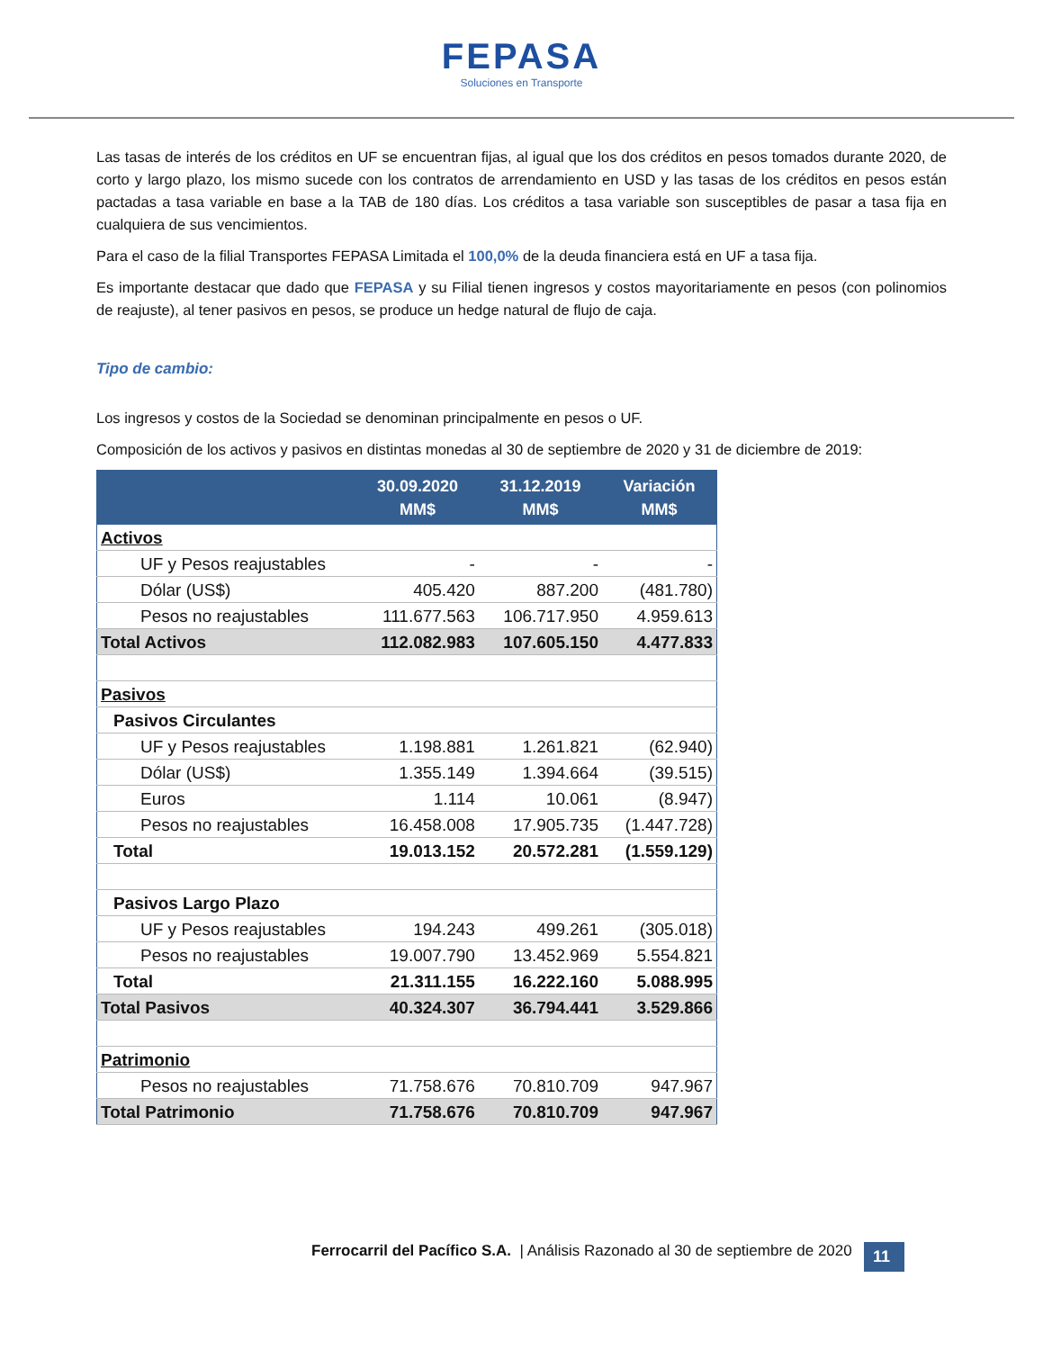FEPASA
Soluciones en Transporte
Las tasas de interés de los créditos en UF se encuentran fijas, al igual que los dos créditos en pesos tomados durante 2020, de corto y largo plazo, los mismo sucede con los contratos de arrendamiento en USD y las tasas de los créditos en pesos están pactadas a tasa variable en base a la TAB de 180 días. Los créditos a tasa variable son susceptibles de pasar a tasa fija en cualquiera de sus vencimientos.
Para el caso de la filial Transportes FEPASA Limitada el 100,0% de la deuda financiera está en UF a tasa fija.
Es importante destacar que dado que FEPASA y su Filial tienen ingresos y costos mayoritariamente en pesos (con polinomios de reajuste), al tener pasivos en pesos, se produce un hedge natural de flujo de caja.
Tipo de cambio:
Los ingresos y costos de la Sociedad se denominan principalmente en pesos o UF.
Composición de los activos y pasivos en distintas monedas al 30 de septiembre de 2020 y 31 de diciembre de 2019:
| | 30.09.2020 MM$ | 31.12.2019 MM$ | Variación MM$ |
| --- | --- | --- | --- |
| Activos | | | |
| UF y Pesos reajustables | - | - | - |
| Dólar (US$) | 405.420 | 887.200 | (481.780) |
| Pesos no reajustables | 111.677.563 | 106.717.950 | 4.959.613 |
| Total Activos | 112.082.983 | 107.605.150 | 4.477.833 |
| Pasivos | | | |
| Pasivos Circulantes | | | |
| UF y Pesos reajustables | 1.198.881 | 1.261.821 | (62.940) |
| Dólar (US$) | 1.355.149 | 1.394.664 | (39.515) |
| Euros | 1.114 | 10.061 | (8.947) |
| Pesos no reajustables | 16.458.008 | 17.905.735 | (1.447.728) |
| Total | 19.013.152 | 20.572.281 | (1.559.129) |
| Pasivos Largo Plazo | | | |
| UF y Pesos reajustables | 194.243 | 499.261 | (305.018) |
| Pesos no reajustables | 19.007.790 | 13.452.969 | 5.554.821 |
| Total | 21.311.155 | 16.222.160 | 5.088.995 |
| Total Pasivos | 40.324.307 | 36.794.441 | 3.529.866 |
| Patrimonio | | | |
| Pesos no reajustables | 71.758.676 | 70.810.709 | 947.967 |
| Total Patrimonio | 71.758.676 | 70.810.709 | 947.967 |
Ferrocarril del Pacífico S.A. | Análisis Razonado al 30 de septiembre de 2020
11